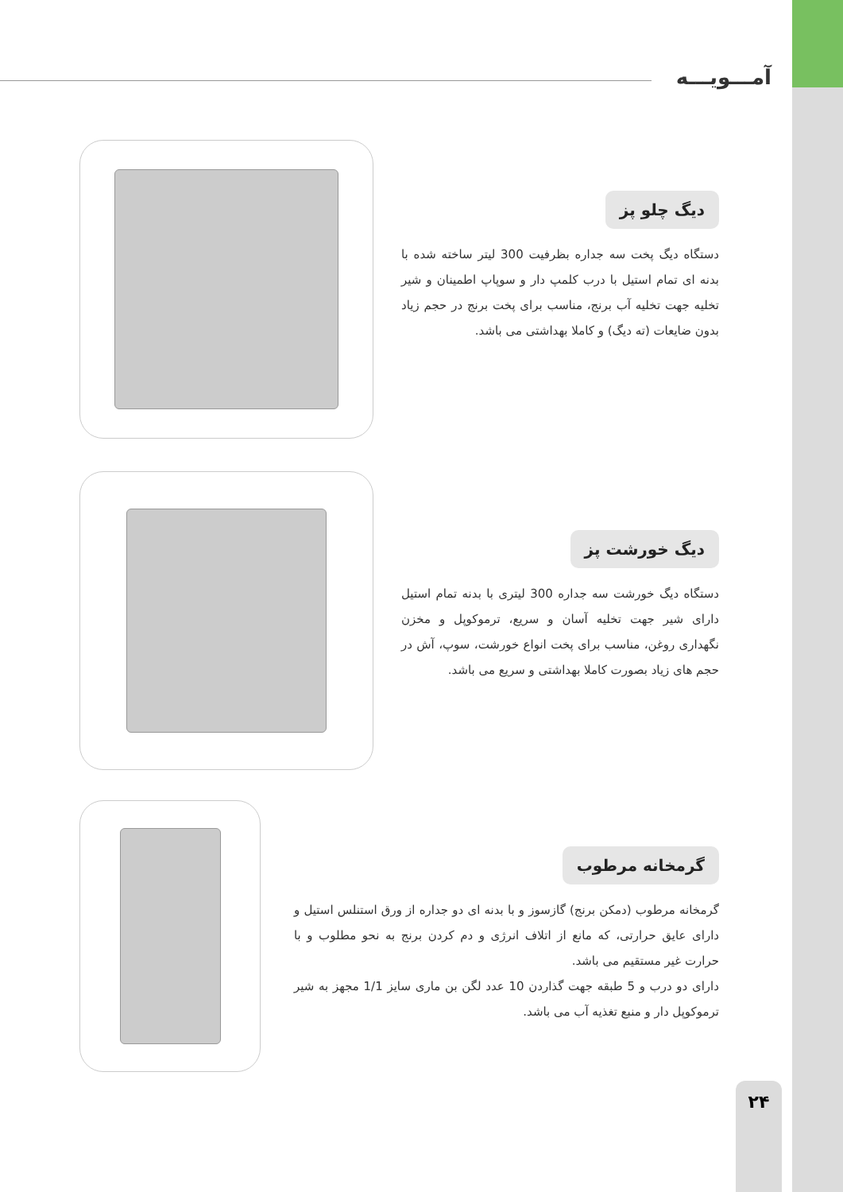آمـــویـــه
دیگ چلو پز
دستگاه دیگ پخت سه جداره بظرفیت 300 لیتر ساخته شده با بدنه ای تمام استیل با درب کلمپ دار و سوپاپ اطمینان و شیر تخلیه جهت تخلیه آب برنج، مناسب برای پخت برنج در حجم زیاد بدون ضایعات (ته دیگ) و کاملا بهداشتی می باشد.
دیگ خورشت پز
دستگاه دیگ خورشت سه جداره 300 لیتری با بدنه تمام استیل دارای شیر جهت تخلیه آسان و سریع، ترموکوپل و مخزن نگهداری روغن، مناسب برای پخت انواع خورشت، سوپ، آش در حجم های زیاد بصورت کاملا بهداشتی و سریع می باشد.
گرمخانه مرطوب
گرمخانه مرطوب (دمکن برنج) گازسوز و با بدنه ای دو جداره از ورق استنلس استیل و دارای عایق حرارتی، که مانع از اتلاف انرژی و دم کردن برنج به نحو مطلوب و با حرارت غیر مستقیم می باشد.
دارای دو درب و 5 طبقه جهت گذاردن 10 عدد لگن بن ماری سایز 1/1 مجهز به شیر ترموکوپل دار و منبع تغذیه آب می باشد.
۲۴